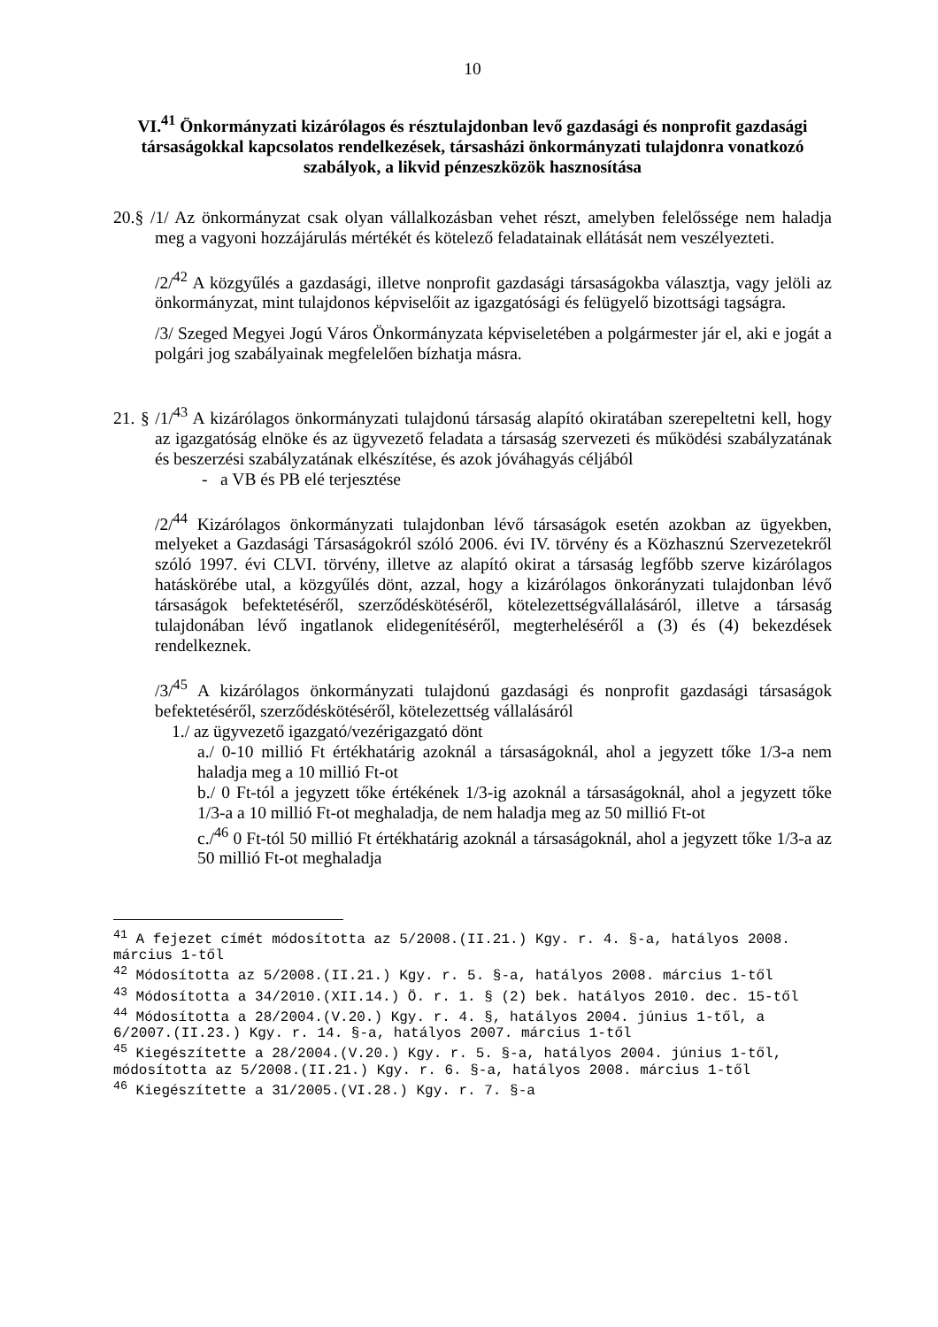10
VI.<sup>41</sup> Önkormányzati kizárólagos és résztulajdonban levő gazdasági és nonprofit gazdasági társaságokkal kapcsolatos rendelkezések, társasházi önkormányzati tulajdonra vonatkozó szabályok, a likvid pénzeszközök hasznosítása
20.§ /1/ Az önkormányzat csak olyan vállalkozásban vehet részt, amelyben felelőssége nem haladja meg a vagyoni hozzájárulás mértékét és kötelező feladatainak ellátását nem veszélyezteti.
/2/<sup>42</sup> A közgyűlés a gazdasági, illetve nonprofit gazdasági társaságokba választja, vagy jelöli az önkormányzat, mint tulajdonos képviselőit az igazgatósági és felügyelő bizottsági tagságra.
/3/ Szeged Megyei Jogú Város Önkormányzata képviseletében a polgármester jár el, aki e jogát a polgári jog szabályainak megfelelően bízhatja másra.
21. § /1/<sup>43</sup> A kizárólagos önkormányzati tulajdonú társaság alapító okiratában szerepeltetni kell, hogy az igazgatóság elnöke és az ügyvezető feladata a társaság szervezeti és működési szabályzatának és beszerzési szabályzatának elkészítése, és azok jóváhagyás céljából
- a VB és PB elé terjesztése
/2/<sup>44</sup> Kizárólagos önkormányzati tulajdonban lévő társaságok esetén azokban az ügyekben, melyeket a Gazdasági Társaságokról szóló 2006. évi IV. törvény és a Közhasznú Szervezetekről szóló 1997. évi CLVI. törvény, illetve az alapító okirat a társaság legfőbb szerve kizárólagos hatáskörébe utal, a közgyűlés dönt, azzal, hogy a kizárólagos önkorányzati tulajdonban lévő társaságok befektetéséről, szerződéskötéséről, kötelezettségvállalásáról, illetve a társaság tulajdonában lévő ingatlanok elidegenítéséről, megterheléséről a (3) és (4) bekezdések rendelkeznek.
/3/<sup>45</sup> A kizárólagos önkormányzati tulajdonú gazdasági és nonprofit gazdasági társaságok befektetéséről, szerződéskötéséről, kötelezettség vállalásáról
1./ az ügyvezető igazgató/vezérigazgató dönt
a./ 0-10 millió Ft értékhatárig azoknál a társaságoknál, ahol a jegyzett tőke 1/3-a nem haladja meg a 10 millió Ft-ot
b./ 0 Ft-tól a jegyzett tőke értékének 1/3-ig azoknál a társaságoknál, ahol a jegyzett tőke 1/3-a a 10 millió Ft-ot meghaladja, de nem haladja meg az 50 millió Ft-ot
c./<sup>46</sup> 0 Ft-tól 50 millió Ft értékhatárig azoknál a társaságoknál, ahol a jegyzett tőke 1/3-a az 50 millió Ft-ot meghaladja
<sup>41</sup> A fejezet címét módosította az 5/2008.(II.21.) Kgy. r. 4. §-a, hatályos 2008. március 1-től
<sup>42</sup> Módosította az 5/2008.(II.21.) Kgy. r. 5. §-a, hatályos 2008. március 1-től
<sup>43</sup> Módosította a 34/2010.(XII.14.) Ö. r. 1. § (2) bek. hatályos 2010. dec. 15-től
<sup>44</sup> Módosította a 28/2004.(V.20.) Kgy. r. 4. §, hatályos 2004. június 1-től, a 6/2007.(II.23.) Kgy. r. 14. §-a, hatályos 2007. március 1-től
<sup>45</sup> Kiegészítette a 28/2004.(V.20.) Kgy. r. 5. §-a, hatályos 2004. június 1-től, módosította az 5/2008.(II.21.) Kgy. r. 6. §-a, hatályos 2008. március 1-től
<sup>46</sup> Kiegészítette a 31/2005.(VI.28.) Kgy. r. 7. §-a